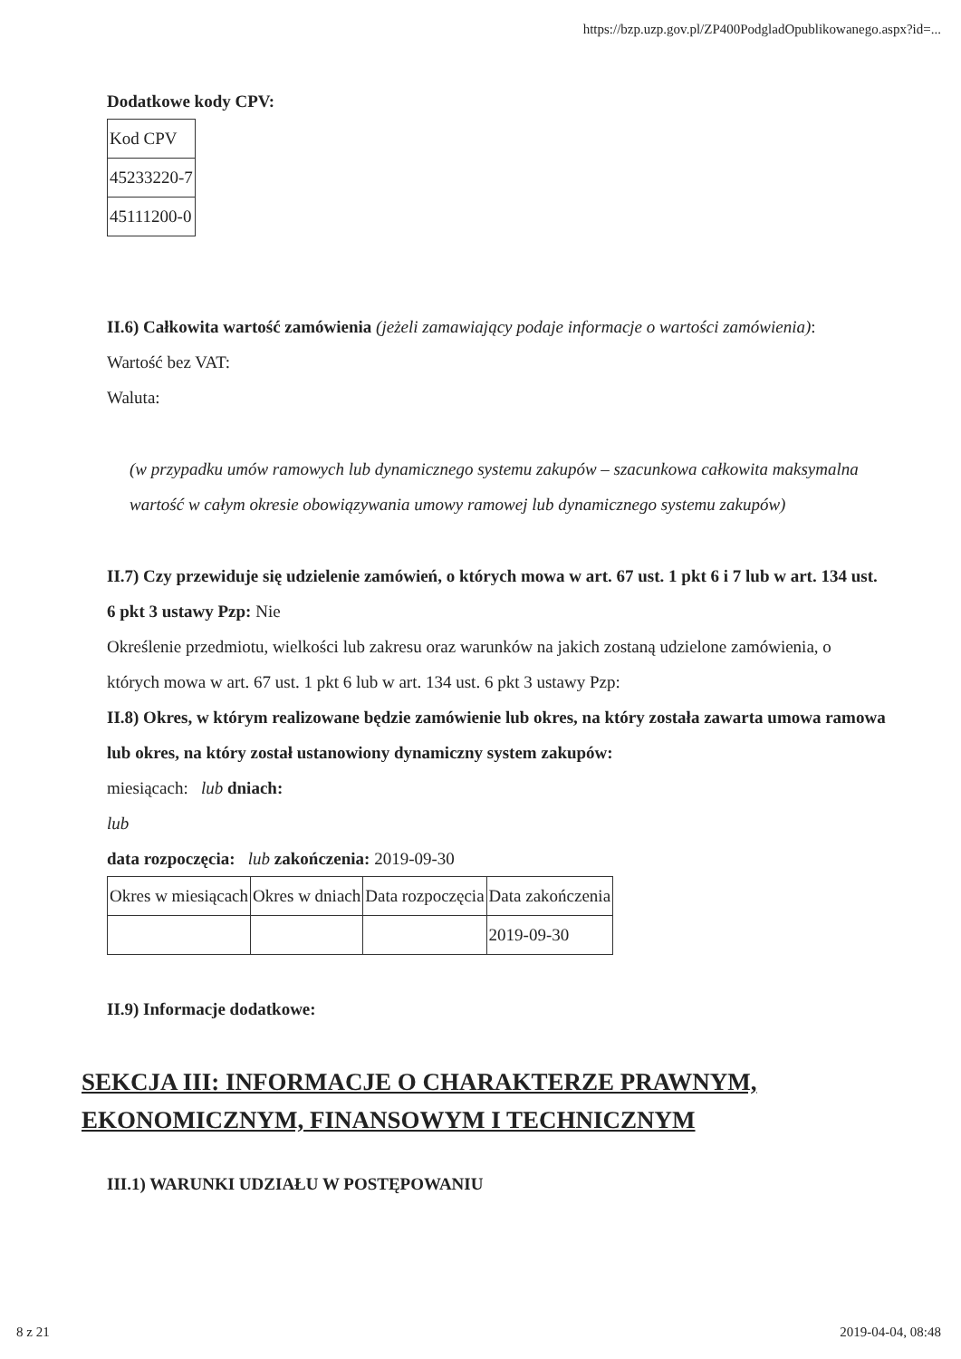https://bzp.uzp.gov.pl/ZP400PodgladOpublikowanego.aspx?id=...
Dodatkowe kody CPV:
| Kod CPV |
| 45233220-7 |
| 45111200-0 |
II.6) Całkowita wartość zamówienia (jeżeli zamawiający podaje informacje o wartości zamówienia):
Wartość bez VAT:
Waluta:
(w przypadku umów ramowych lub dynamicznego systemu zakupów – szacunkowa całkowita maksymalna wartość w całym okresie obowiązywania umowy ramowej lub dynamicznego systemu zakupów)
II.7) Czy przewiduje się udzielenie zamówień, o których mowa w art. 67 ust. 1 pkt 6 i 7 lub w art. 134 ust. 6 pkt 3 ustawy Pzp: Nie
Określenie przedmiotu, wielkości lub zakresu oraz warunków na jakich zostaną udzielone zamówienia, o których mowa w art. 67 ust. 1 pkt 6 lub w art. 134 ust. 6 pkt 3 ustawy Pzp:
II.8) Okres, w którym realizowane będzie zamówienie lub okres, na który została zawarta umowa ramowa lub okres, na który został ustanowiony dynamiczny system zakupów:
miesiącach: lub dniach:
lub
data rozpoczęcia: lub zakończenia: 2019-09-30
| Okres w miesiącach | Okres w dniach | Data rozpoczęcia | Data zakończenia |
| | | | 2019-09-30 |
II.9) Informacje dodatkowe:
SEKCJA III: INFORMACJE O CHARAKTERZE PRAWNYM, EKONOMICZNYM, FINANSOWYM I TECHNICZNYM
III.1) WARUNKI UDZIAŁU W POSTĘPOWANIU
8 z 21 2019-04-04, 08:48